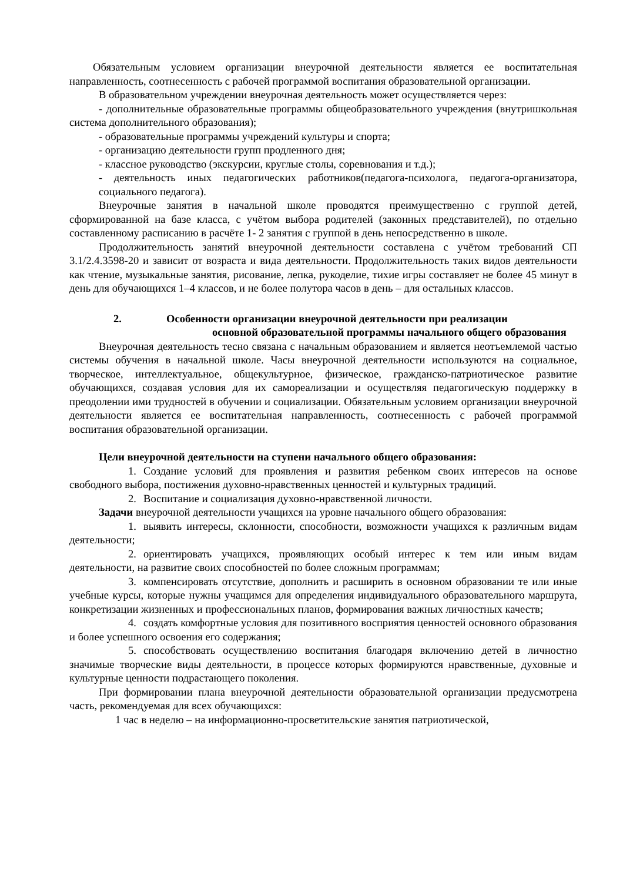Обязательным условием организации внеурочной деятельности является ее воспитательная направленность, соотнесенность с рабочей программой воспитания образовательной организации.
В образовательном учреждении внеурочная деятельность может осуществляется через:
- дополнительные образовательные программы общеобразовательного учреждения (внутришкольная система дополнительного образования);
- образовательные программы учреждений культуры и спорта;
- организацию деятельности групп продленного дня;
- классное руководство (экскурсии, круглые столы, соревнования и т.д.);
- деятельность иных педагогических работников(педагога-психолога, педагога-организатора, социального педагога).
Внеурочные занятия в начальной школе проводятся преимущественно с группой детей, сформированной на базе класса, с учётом выбора родителей (законных представителей), по отдельно составленному расписанию в расчёте 1- 2 занятия с группой в день непосредственно в школе.
Продолжительность занятий внеурочной деятельности составлена с учётом требований СП 3.1/2.4.3598-20 и зависит от возраста и вида деятельности. Продолжительность таких видов деятельности как чтение, музыкальные занятия, рисование, лепка, рукоделие, тихие игры составляет не более 45 минут в день для обучающихся 1–4 классов, и не более полутора часов в день – для остальных классов.
2. Особенности организации внеурочной деятельности при реализации
основной образовательной программы начального общего образования
Внеурочная деятельность тесно связана с начальным образованием и является неотъемлемой частью системы обучения в начальной школе. Часы внеурочной деятельности используются на социальное, творческое, интеллектуальное, общекультурное, физическое, гражданско-патриотическое развитие обучающихся, создавая условия для их самореализации и осуществляя педагогическую поддержку в преодолении ими трудностей в обучении и социализации. Обязательным условием организации внеурочной деятельности является ее воспитательная направленность, соотнесенность с рабочей программой воспитания образовательной организации.
Цели внеурочной деятельности на ступени начального общего образования:
1. Создание условий для проявления и развития ребенком своих интересов на основе свободного выбора, постижения духовно-нравственных ценностей и культурных традиций.
2. Воспитание и социализация духовно-нравственной личности.
Задачи внеурочной деятельности учащихся на уровне начального общего образования:
1. выявить интересы, склонности, способности, возможности учащихся к различным видам деятельности;
2. ориентировать учащихся, проявляющих особый интерес к тем или иным видам деятельности, на развитие своих способностей по более сложным программам;
3. компенсировать отсутствие, дополнить и расширить в основном образовании те или иные учебные курсы, которые нужны учащимся для определения индивидуального образовательного маршрута, конкретизации жизненных и профессиональных планов, формирования важных личностных качеств;
4. создать комфортные условия для позитивного восприятия ценностей основного образования и более успешного освоения его содержания;
5. способствовать осуществлению воспитания благодаря включению детей в личностно значимые творческие виды деятельности, в процессе которых формируются нравственные, духовные и культурные ценности подрастающего поколения.
При формировании плана внеурочной деятельности образовательной организации предусмотрена часть, рекомендуемая для всех обучающихся:
1 час в неделю – на информационно-просветительские занятия патриотической,